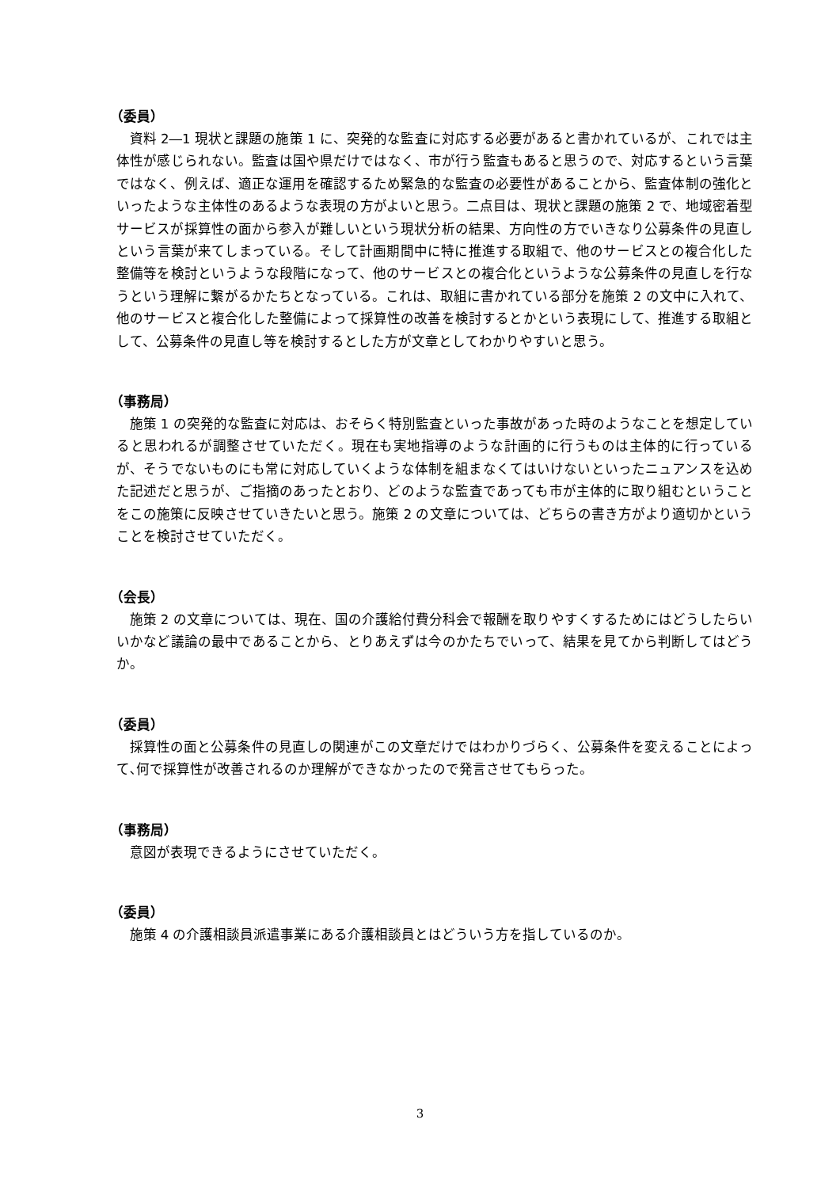（委員）
資料 2―1 現状と課題の施策 1 に、突発的な監査に対応する必要があると書かれているが、これでは主体性が感じられない。監査は国や県だけではなく、市が行う監査もあると思うので、対応するという言葉ではなく、例えば、適正な運用を確認するため緊急的な監査の必要性があることから、監査体制の強化といったような主体性のあるような表現の方がよいと思う。二点目は、現状と課題の施策 2 で、地域密着型サービスが採算性の面から参入が難しいという現状分析の結果、方向性の方でいきなり公募条件の見直しという言葉が来てしまっている。そして計画期間中に特に推進する取組で、他のサービスとの複合化した整備等を検討というような段階になって、他のサービスとの複合化というような公募条件の見直しを行なうという理解に繋がるかたちとなっている。これは、取組に書かれている部分を施策 2 の文中に入れて、他のサービスと複合化した整備によって採算性の改善を検討するとかという表現にして、推進する取組として、公募条件の見直し等を検討するとした方が文章としてわかりやすいと思う。
（事務局）
施策 1 の突発的な監査に対応は、おそらく特別監査といった事故があった時のようなことを想定していると思われるが調整させていただく。現在も実地指導のような計画的に行うものは主体的に行っているが、そうでないものにも常に対応していくような体制を組まなくてはいけないといったニュアンスを込めた記述だと思うが、ご指摘のあったとおり、どのような監査であっても市が主体的に取り組むということをこの施策に反映させていきたいと思う。施策 2 の文章については、どちらの書き方がより適切かということを検討させていただく。
（会長）
施策 2 の文章については、現在、国の介護給付費分科会で報酬を取りやすくするためにはどうしたらいいかなど議論の最中であることから、とりあえずは今のかたちでいって、結果を見てから判断してはどうか。
（委員）
採算性の面と公募条件の見直しの関連がこの文章だけではわかりづらく、公募条件を変えることによって､何で採算性が改善されるのか理解ができなかったので発言させてもらった。
（事務局）
意図が表現できるようにさせていただく。
（委員）
施策 4 の介護相談員派遣事業にある介護相談員とはどういう方を指しているのか。
3